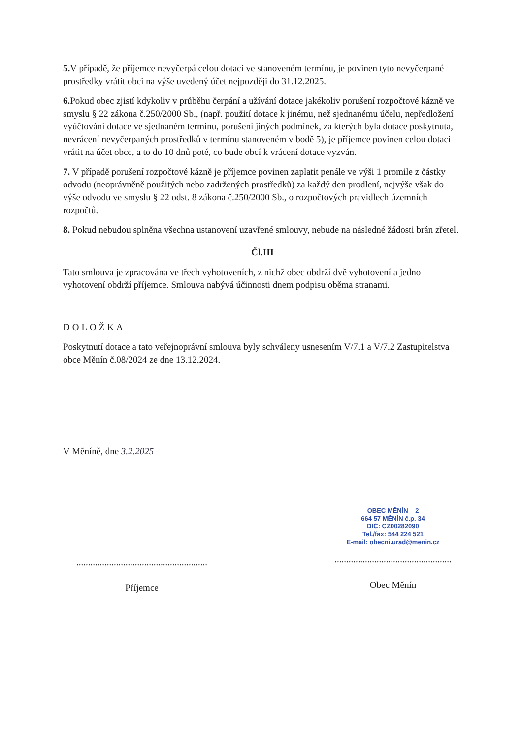5. V případě, že příjemce nevyčerpá celou dotaci ve stanoveném termínu, je povinen tyto nevyčerpané prostředky vrátit obci na výše uvedený účet nejpozději do 31.12.2025.
6. Pokud obec zjistí kdykoliv v průběhu čerpání a užívání dotace jakékoliv porušení rozpočtové kázně ve smyslu § 22 zákona č.250/2000 Sb., (např. použití dotace k jinému, než sjednanému účelu, nepředložení vyúčtování dotace ve sjednaném termínu, porušení jiných podmínek, za kterých byla dotace poskytnuta, nevrácení nevyčerpaných prostředků v termínu stanoveném v bodě 5), je příjemce povinen celou dotaci vrátit na účet obce, a to do 10 dnů poté, co bude obcí k vrácení dotace vyzván.
7. V případě porušení rozpočtové kázně je příjemce povinen zaplatit penále ve výši 1 promile z částky odvodu (neoprávněně použitých nebo zadržených prostředků) za každý den prodlení, nejvýše však do výše odvodu ve smyslu § 22 odst. 8 zákona č.250/2000 Sb., o rozpočtových pravidlech územních rozpočtů.
8. Pokud nebudou splněna všechna ustanovení uzavřené smlouvy, nebude na následné žádosti brán zřetel.
Čl.III
Tato smlouva je zpracována ve třech vyhotoveních, z nichž obec obdrží dvě vyhotovení a jedno vyhotovení obdrží příjemce. Smlouva nabývá účinnosti dnem podpisu oběma stranami.
DOLOŽKA
Poskytnutí dotace a tato veřejnoprávní smlouva byly schváleny usnesením V/7.1 a V/7.2 Zastupitelstva obce Měnín č.08/2024 ze dne 13.12.2024.
V Měníně, dne 3.2.2025
........................................................
Příjemce
OBEC MĚNÍN 2
664 57 MĚNÍN č.p. 34
DIČ: CZ00282090
Tel./fax: 544 224 521
E-mail: obecni.urad@menin.cz
..................................................
Obec Měnín